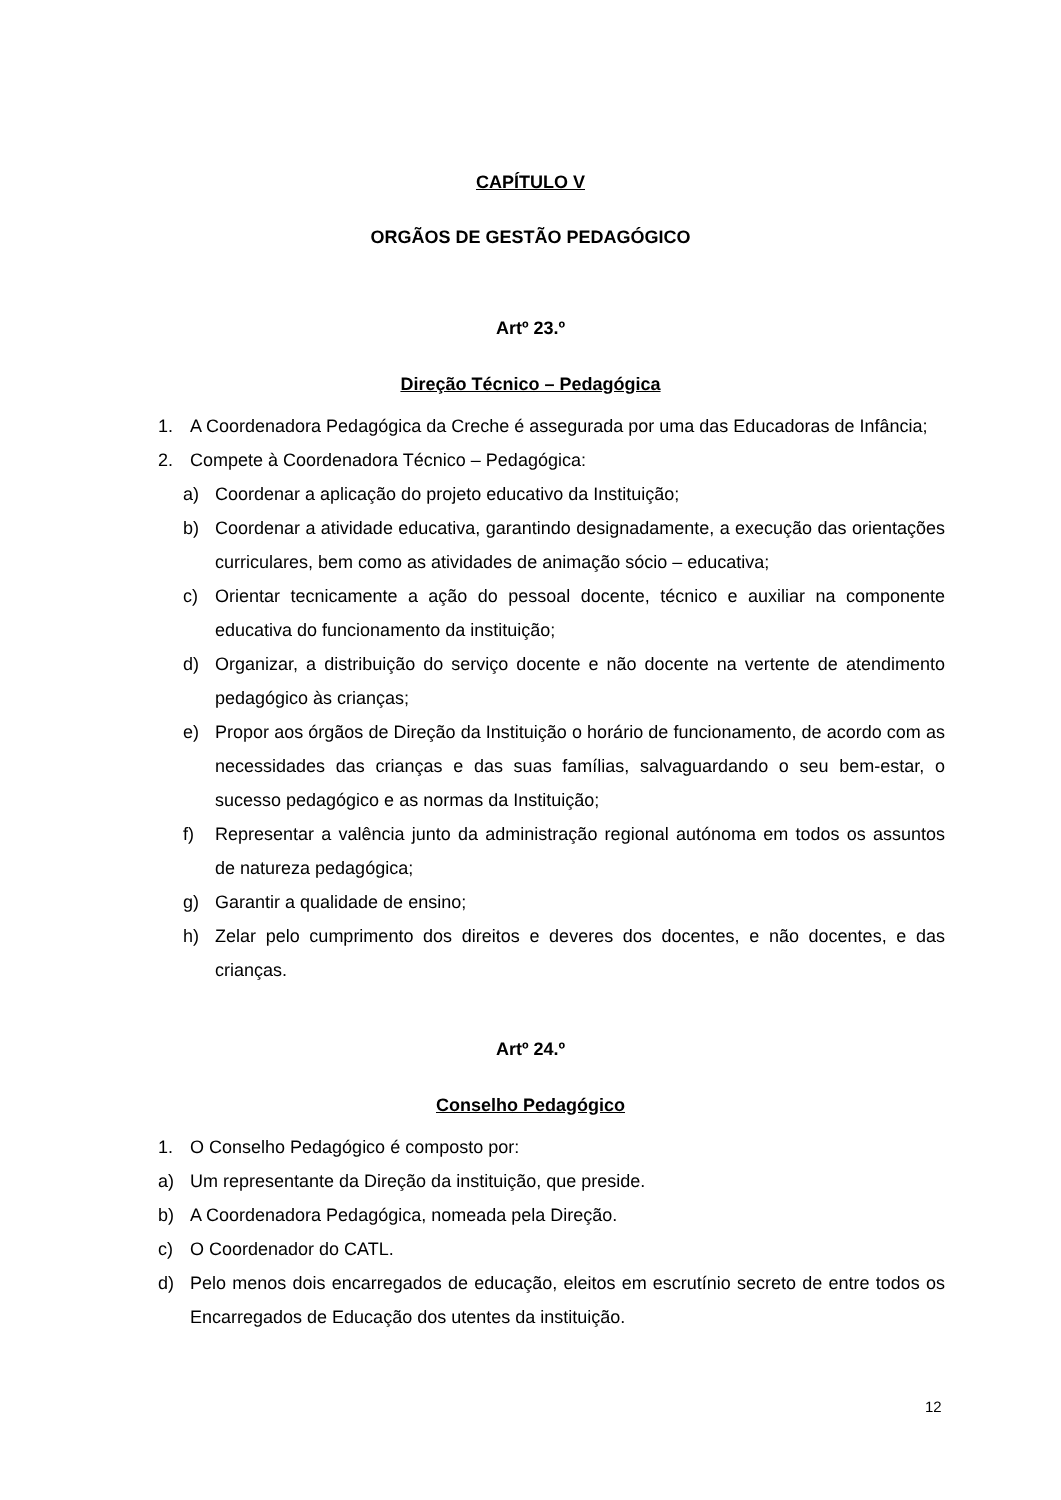CAPÍTULO V
ORGÃOS DE GESTÃO PEDAGÓGICO
Artº 23.º
Direção Técnico – Pedagógica
1. A Coordenadora Pedagógica da Creche é assegurada por uma das Educadoras de Infância;
2. Compete à Coordenadora Técnico – Pedagógica:
a) Coordenar a aplicação do projeto educativo da Instituição;
b) Coordenar a atividade educativa, garantindo designadamente, a execução das orientações curriculares, bem como as atividades de animação sócio – educativa;
c) Orientar tecnicamente a ação do pessoal docente, técnico e auxiliar na componente educativa do funcionamento da instituição;
d) Organizar, a distribuição do serviço docente e não docente na vertente de atendimento pedagógico às crianças;
e) Propor aos órgãos de Direção da Instituição o horário de funcionamento, de acordo com as necessidades das crianças e das suas famílias, salvaguardando o seu bem-estar, o sucesso pedagógico e as normas da Instituição;
f) Representar a valência junto da administração regional autónoma em todos os assuntos de natureza pedagógica;
g) Garantir a qualidade de ensino;
h) Zelar pelo cumprimento dos direitos e deveres dos docentes, e não docentes, e das crianças.
Artº 24.º
Conselho Pedagógico
1. O Conselho Pedagógico é composto por:
a) Um representante da Direção da instituição, que preside.
b) A Coordenadora Pedagógica, nomeada pela Direção.
c) O Coordenador do CATL.
d) Pelo menos dois encarregados de educação, eleitos em escrutínio secreto de entre todos os Encarregados de Educação dos utentes da instituição.
12